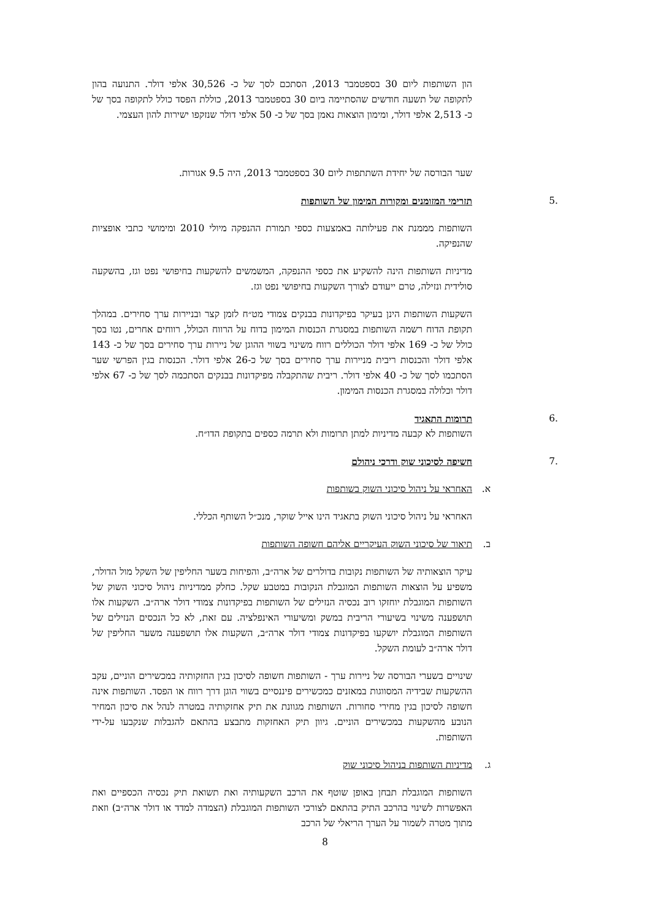הון השותפות ליום 30 בספטמבר 2013, הסתכם לסך של כ- 30,526 אלפי דולר. התנועה בהון לתקופה של תשעה חודשים שהסתיימה ביום 30 בספטמבר 2013, כוללת הפסד כולל לתקופה בסך של כ- 2,513 אלפי דולר, ומימון הוצאות נאמן בסך של כ- 50 אלפי דולר שנזקפו ישירות להון העצמי.
שער הבורסה של יחידת השתתפות ליום 30 בספטמבר 2013, היה 9.5 אגורות.
.5 תזרימי המזומנים ומקורות המימון של השותפות
השותפות מממנת את פעילותה באמצעות כספי תמורת ההנפקה מיולי 2010 ומימושי כתבי אופציות שהנפיקה.
מדיניות השותפות הינה להשקיע את כספי ההנפקה, המשמשים להשקעות בחיפושי נפט וגז, בהשקעה סולידית ונזילה, טרם ייעודם לצורך השקעות בחיפושי נפט וגז.
השקעות השותפות הינן בעיקר בפיקדונות בבנקים צמודי מט״ח לזמן קצר ובניירות ערך סחירים. במהלך תקופת הדוח רשמה השותפות במסגרת הכנסות המימון בדוח על הרווח הכולל, רווחים אחרים, נטו בסך כולל של כ- 169 אלפי דולר הכוללים רווח משינוי בשווי ההוגן של ניירות ערך סחירים בסך של כ- 143 אלפי דולר והכנסות ריבית מניירות ערך סחירים בסך של כ-26 אלפי דולר. הכנסות בגין הפרשי שער הסתכמו לסך של כ- 40 אלפי דולר. ריבית שהתקבלה מפיקדונות בבנקים הסתכמה לסך של כ- 67 אלפי דולר וכלולה במסגרת הכנסות המימון.
.6 תרומות התאגיד
השותפות לא קבעה מדיניות למתן תרומות ולא תרמה כספים בתקופת הדו״ח.
.7 חשיפה לסיכוני שוק ודרכי ניהולם
א. האחראי על ניהול סיכוני השוק בשותפות
האחראי על ניהול סיכוני השוק בתאגיד הינו אייל שוקר, מנכ״ל השותף הכללי.
ב. תיאור של סיכוני השוק העיקריים אליהם חשופה השותפות
עיקר הוצאותיה של השותפות נקובות בדולרים של ארה״ב, והפיחות בשער החליפין של השקל מול הדולר, משפיע על הוצאות השותפות המוגבלת הנקובות במטבע שקל. כחלק ממדיניות ניהול סיכוני השוק של השותפות המוגבלת יוחזקו רוב נכסיה הנזילים של השותפות בפיקדונות צמודי דולר ארה״ב. השקעות אלו תושפענה משינוי בשיעורי הריבית במשק ומשיעורי האינפלציה. עם זאת, לא כל הנכסים הנזילים של השותפות המוגבלת יושקעו בפיקדונות צמודי דולר ארה״ב, השקעות אלו תושפענה משער החליפין של דולר ארה״ב לעומת השקל.
שינויים בשערי הבורסה של ניירות ערך - השותפות חשופה לסיכון בגין החזקותיה במכשירים הוניים, עקב ההשקעות שבידיה המסווגות במאזנים כמכשירים פיננסיים בשווי הוגן דרך רווח או הפסד. השותפות אינה חשופה לסיכון בגין מחירי סחורות. השותפות מגוונת את תיק אחזקותיה במטרה לנהל את סיכון המחיר הנובע מהשקעות במכשירים הוניים. גיוון תיק האחזקות מתבצע בהתאם להגבלות שנקבעו על-ידי השותפות.
ג. מדיניות השותפות בניהול סיכוני שוק
השותפות המוגבלת תבחן באופן שוטף את הרכב השקעותיה ואת תשואת תיק נכסיה הכספיים ואת האפשרות לשינוי בהרכב התיק בהתאם לצורכי השותפות המוגבלת (הצמדה למדד או דולר ארה״ב) וזאת מתוך מטרה לשמור על הערך הריאלי של הרכב
8